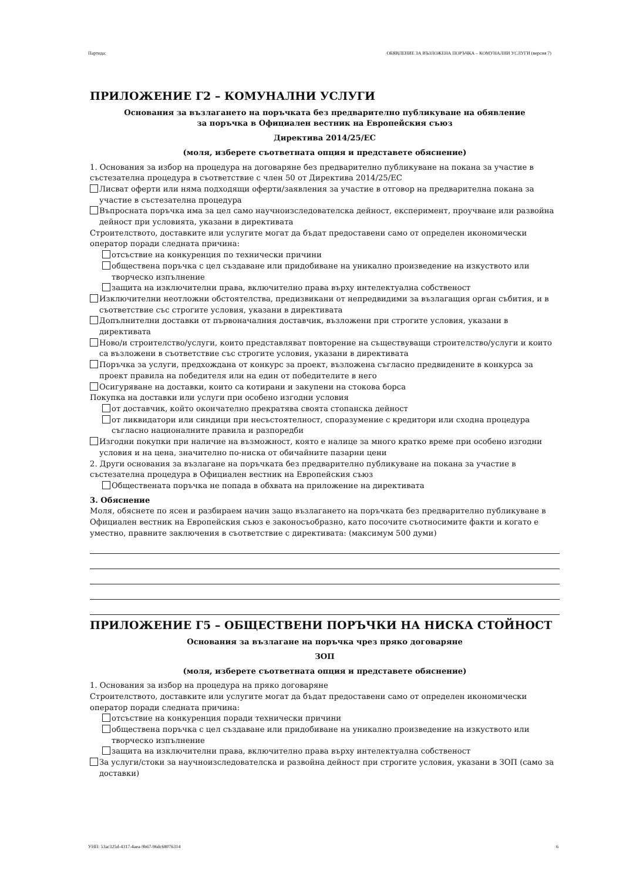Партида: ОБЯВЛЕНИЕ ЗА ВЪЗЛОЖЕНА ПОРЪЧКА – КОМУНАЛНИ УСЛУГИ (версия 7)
ПРИЛОЖЕНИЕ Г2 – КОМУНАЛНИ УСЛУГИ
Основания за възлагането на поръчката без предварително публикуване на обявление
за поръчка в Официален вестник на Европейския съюз
Директива 2014/25/ЕС
(моля, изберете съответната опция и представете обяснение)
1. Основания за избор на процедура на договаряне без предварително публикуване на покана за участие в състезателна процедура в съответствие с член 50 от Директива 2014/25/ЕС
Лисват оферти или няма подходящи оферти/заявления за участие в отговор на предварителна покана за участие в състезателна процедура
Въпросната поръчка има за цел само научноизследователска дейност, експеримент, проучване или развойна дейност при условията, указани в директивата
Строителството, доставките или услугите могат да бъдат предоставени само от определен икономически оператор поради следната причина:
отсъствие на конкуренция по технически причини
обществена поръчка с цел създаване или придобиване на уникално произведение на изкуството или творческо изпълнение
защита на изключителни права, включително права върху интелектуална собственост
Изключителни неотложни обстоятелства, предизвикани от непредвидими за възлагащия орган събития, и в съответствие със строгите условия, указани в директивата
Допълнителни доставки от първоначалния доставчик, възложени при строгите условия, указани в директивата
Ново/и строителство/услуги, които представляват повторение на съществуващи строителство/услуги и които са възложени в съответствие със строгите условия, указани в директивата
Поръчка за услуги, предхождана от конкурс за проект, възложена съгласно предвидените в конкурса за проект правила на победителя или на един от победителите в него
Осигуряване на доставки, които са котирани и закупени на стокова борса
Покупка на доставки или услуги при особено изгодни условия
от доставчик, който окончателно прекратява своята стопанска дейност
от ликвидатори или синдици при несъстоятелност, споразумение с кредитори или сходна процедура съгласно националните правила и разпоредби
Изгодни покупки при наличие на възможност, която е налице за много кратко време при особено изгодни условия и на цена, значително по-ниска от обичайните пазарни цени
2. Други основания за възлагане на поръчката без предварително публикуване на покана за участие в състезателна процедура в Официален вестник на Европейския съюз
Обществената поръчка не попада в обхвата на приложение на директивата
3. Обяснение
Моля, обяснете по ясен и разбираем начин защо възлагането на поръчката без предварително публикуване в Официален вестник на Европейския съюз е законосъобразно, като посочите съотносимите факти и когато е уместно, правните заключения в съответствие с директивата: (максимум 500 думи)
ПРИЛОЖЕНИЕ Г5 – ОБЩЕСТВЕНИ ПОРЪЧКИ НА НИСКА СТОЙНОСТ
Основания за възлагане на поръчка чрез пряко договаряне
ЗОП
(моля, изберете съответната опция и представете обяснение)
1. Основания за избор на процедура на пряко договаряне
Строителството, доставките или услугите могат да бъдат предоставени само от определен икономически оператор поради следната причина:
отсъствие на конкуренция поради технически причини
обществена поръчка с цел създаване или придобиване на уникално произведение на изкуството или творческо изпълнение
защита на изключителни права, включително права върху интелектуална собственост
За услуги/стоки за научноизследователска и развойна дейност при строгите условия, указани в ЗОП (само за доставки)
УНП: 53ac325d-4317-4aea-9b67-96dc68076314 6